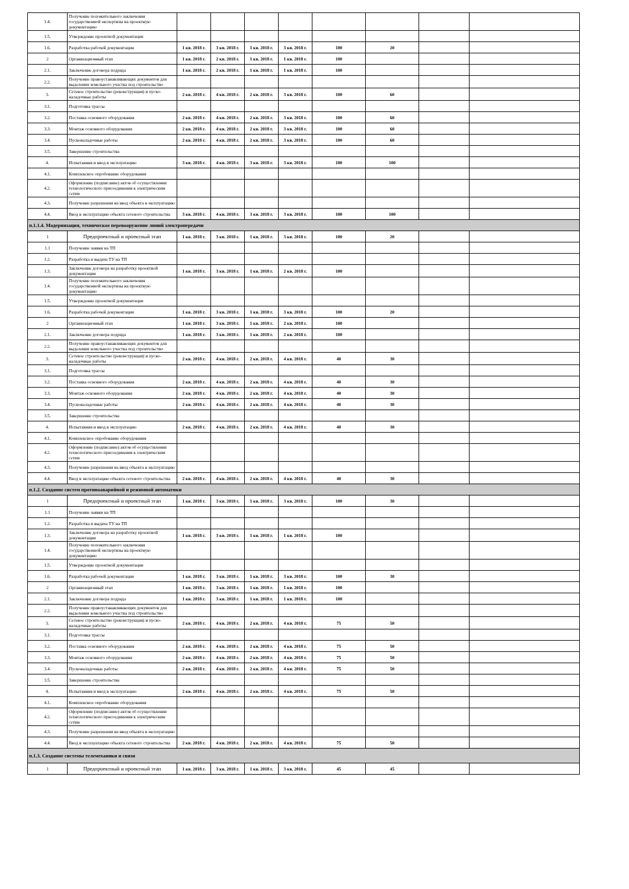| 1.4. | Получение положительного заключения государственной экспертизы на проектную документацию | | | | | | | | |
| 1.5. | Утверждение проектной документации | | | | | | | | |
| 1.6. | Разработка рабочей документации | 1 кв. 2018 г. | 3 кв. 2018 г. | 1 кв. 2018 г. | 3 кв. 2018 г. | 100 | 20 | | |
| 2 | Организационный этап | 1 кв. 2018 г. | 2 кв. 2018 г. | 1 кв. 2018 г. | 1 кв. 2018 г. | 100 | | | |
| 2.1. | Заключение договора подряда | 1 кв. 2018 г. | 2 кв. 2018 г. | 1 кв. 2018 г. | 1 кв. 2018 г. | 100 | | | |
| 2.2. | Получение правоустанавливающих документов для выделения земельного участка под строительство | | | | | | | | |
| 3. | Сетевое строительство (реконструкция) и пуско-наладочные работы | 2 кв. 2018 г. | 4 кв. 2018 г. | 2 кв. 2018 г. | 3 кв. 2018 г. | 100 | 60 | | |
| 3.1. | Подготовка трассы | | | | | | | | |
| 3.2. | Поставка основного оборудования | 2 кв. 2018 г. | 4 кв. 2018 г. | 2 кв. 2018 г. | 3 кв. 2018 г. | 100 | 60 | | |
| 3.3. | Монтаж основного оборудования | 2 кв. 2018 г. | 4 кв. 2018 г. | 2 кв. 2018 г. | 3 кв. 2018 г. | 100 | 60 | | |
| 3.4. | Пусконаладочные работы | 2 кв. 2018 г. | 4 кв. 2018 г. | 2 кв. 2018 г. | 3 кв. 2018 г. | 100 | 60 | | |
| 3.5. | Завершение строительства | | | | | | | | |
| 4. | Испытанния и ввод в эксплуатацию | 3 кв. 2018 г. | 4 кв. 2018 г. | 3 кв. 2018 г. | 3 кв. 2018 г. | 100 | 100 | | |
| 4.1. | Комплексное опробование оборудования | | | | | | | | |
| 4.2. | Оформление (подписание) актов об осуществлении технологического присоединения к электрическим сетям | | | | | | | | |
| 4.3. | Получение разрешения на ввод объекта в эксплуатацию | | | | | | | | |
| 4.4. | Ввод в эксплуатацию объекта сетевого строительства | 3 кв. 2018 г. | 4 кв. 2018 г. | 3 кв. 2018 г. | 3 кв. 2018 г. | 100 | 100 | | |
| п.1.1.4. Модернизация, техническое перевооружение линий электропередачи | | | | | | | | | |
| 1 | Предпроектный и проектный этап | 1 кв. 2018 г. | 3 кв. 2018 г. | 1 кв. 2018 г. | 3 кв. 2018 г. | 100 | 20 | | |
| 1.1 | Получение заявки на ТП | | | | | | | | |
| 1.2. | Разработка и выдача ТУ на ТП | | | | | | | | |
| 1.3. | Заключение договора на разработку проектной документации | 1 кв. 2018 г. | 3 кв. 2018 г. | 1 кв. 2018 г. | 2 кв. 2018 г. | 100 | | | |
| 1.4. | Получение положительного заключения государственной экспертизы на проектную документацию | | | | | | | | |
| 1.5. | Утверждение проектной документации | | | | | | | | |
| 1.6. | Разработка рабочей документации | 1 кв. 2018 г. | 3 кв. 2018 г. | 1 кв. 2018 г. | 3 кв. 2018 г. | 100 | 20 | | |
| 2 | Организационный этап | 1 кв. 2018 г. | 3 кв. 2018 г. | 1 кв. 2018 г. | 2 кв. 2018 г. | 100 | | | |
| 2.1. | Заключение договора подряда | 1 кв. 2018 г. | 3 кв. 2018 г. | 1 кв. 2018 г. | 2 кв. 2018 г. | 100 | | | |
| 2.2. | Получение правоустанавливающих документов для выделения земельного участка под строительство | | | | | | | | |
| 3. | Сетевое строительство (реконструкция) и пуско-наладочные работы | 2 кв. 2018 г. | 4 кв. 2018 г. | 2 кв. 2018 г. | 4 кв. 2018 г. | 40 | 30 | | |
| 3.1. | Подготовка трассы | | | | | | | | |
| 3.2. | Поставка основного оборудования | 2 кв. 2018 г. | 4 кв. 2018 г. | 2 кв. 2018 г. | 4 кв. 2018 г. | 40 | 30 | | |
| 3.3. | Монтаж основного оборудования | 2 кв. 2018 г. | 4 кв. 2018 г. | 2 кв. 2018 г. | 4 кв. 2018 г. | 40 | 30 | | |
| 3.4. | Пусконаладочные работы | 2 кв. 2018 г. | 4 кв. 2018 г. | 2 кв. 2018 г. | 4 кв. 2018 г. | 40 | 30 | | |
| 3.5. | Завершение строительства | | | | | | | | |
| 4. | Испытанния и ввод в эксплуатацию | 2 кв. 2018 г. | 4 кв. 2018 г. | 2 кв. 2018 г. | 4 кв. 2018 г. | 40 | 30 | | |
| 4.1. | Комплексное опробование оборудования | | | | | | | | |
| 4.2. | Оформление (подписание) актов об осуществлении технологического присоединения к электрическим сетям | | | | | | | | |
| 4.3. | Получение разрешения на ввод объекта в эксплуатацию | | | | | | | | |
| 4.4. | Ввод в эксплуатацию объекта сетевого строительства | 2 кв. 2018 г. | 4 кв. 2018 г. | 2 кв. 2018 г. | 4 кв. 2018 г. | 40 | 30 | | |
| п.1.2. Создание систем противоаварийной и режимной автоматики | | | | | | | | | |
| 1 | Предпроектный и проектный этап | 1 кв. 2018 г. | 3 кв. 2018 г. | 1 кв. 2018 г. | 3 кв. 2018 г. | 100 | 30 | | |
| 1.1 | Получение заявки на ТП | | | | | | | | |
| 1.2. | Разработка и выдача ТУ на ТП | | | | | | | | |
| 1.3. | Заключение договора на разработку проектной документации | 1 кв. 2018 г. | 3 кв. 2018 г. | 1 кв. 2018 г. | 1 кв. 2018 г. | 100 | | | |
| 1.4. | Получение положительного заключения государственной экспертизы на проектную документацию | | | | | | | | |
| 1.5. | Утверждение проектной документации | | | | | | | | |
| 1.6. | Разработка рабочей документации | 1 кв. 2018 г. | 3 кв. 2018 г. | 1 кв. 2018 г. | 3 кв. 2018 г. | 100 | 30 | | |
| 2 | Организационный этап | 1 кв. 2018 г. | 3 кв. 2018 г. | 1 кв. 2018 г. | 1 кв. 2018 г. | 100 | | | |
| 2.1. | Заключение договора подряда | 1 кв. 2018 г. | 3 кв. 2018 г. | 1 кв. 2018 г. | 1 кв. 2018 г. | 100 | | | |
| 2.2. | Получение правоустанавливающих документов для выделения земельного участка под строительство | | | | | | | | |
| 3. | Сетевое строительство (реконструкция) и пуско-наладочные работы | 2 кв. 2018 г. | 4 кв. 2018 г. | 2 кв. 2018 г. | 4 кв. 2018 г. | 75 | 50 | | |
| 3.1. | Подготовка трассы | | | | | | | | |
| 3.2. | Поставка основного оборудования | 2 кв. 2018 г. | 4 кв. 2018 г. | 2 кв. 2018 г. | 4 кв. 2018 г. | 75 | 50 | | |
| 3.3. | Монтаж основного оборудования | 2 кв. 2018 г. | 4 кв. 2018 г. | 2 кв. 2018 г. | 4 кв. 2018 г. | 75 | 50 | | |
| 3.4. | Пусконаладочные работы | 2 кв. 2018 г. | 4 кв. 2018 г. | 2 кв. 2018 г. | 4 кв. 2018 г. | 75 | 50 | | |
| 3.5. | Завершение строительства | | | | | | | | |
| 4. | Испытанния и ввод в эксплуатацию | 2 кв. 2018 г. | 4 кв. 2018 г. | 2 кв. 2018 г. | 4 кв. 2018 г. | 75 | 50 | | |
| 4.1. | Комплексное опробование оборудования | | | | | | | | |
| 4.2. | Оформление (подписание) актов об осуществлении технологического присоединения к электрическим сетям | | | | | | | | |
| 4.3. | Получение разрешения на ввод объекта в эксплуатацию | | | | | | | | |
| 4.4. | Ввод в эксплуатацию объекта сетевого строительства | 2 кв. 2018 г. | 4 кв. 2018 г. | 2 кв. 2018 г. | 4 кв. 2018 г. | 75 | 50 | | |
| п.1.3. Создание системы телемеханики и связи | | | | | | | | | |
| 1 | Предпроектный и проектный этап | 1 кв. 2018 г. | 3 кв. 2018 г. | 1 кв. 2018 г. | 3 кв. 2018 г. | 45 | 45 | | |